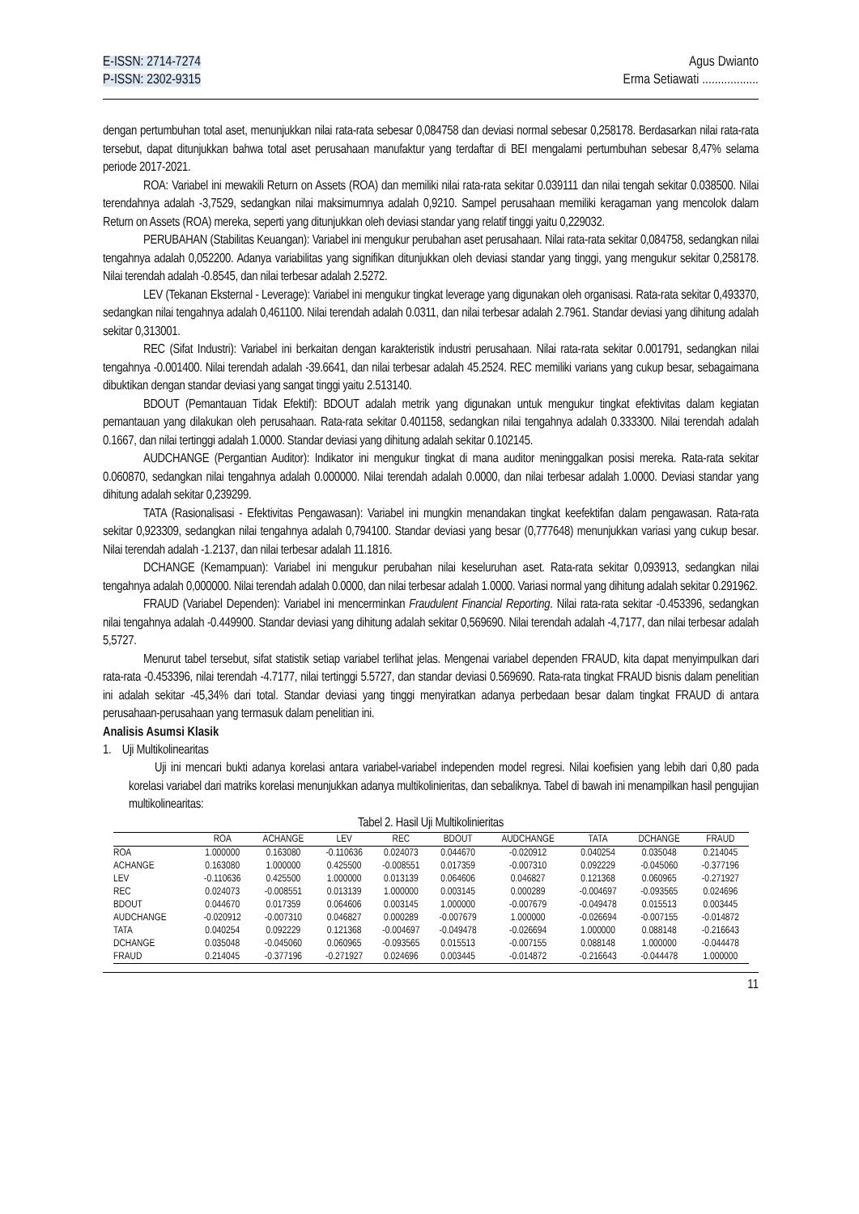E-ISSN: 2714-7274
P-ISSN: 2302-9315
Agus Dwianto
Erma Setiawati ..................
dengan pertumbuhan total aset, menunjukkan nilai rata-rata sebesar 0,084758 dan deviasi normal sebesar 0,258178. Berdasarkan nilai rata-rata tersebut, dapat ditunjukkan bahwa total aset perusahaan manufaktur yang terdaftar di BEI mengalami pertumbuhan sebesar 8,47% selama periode 2017-2021.
ROA: Variabel ini mewakili Return on Assets (ROA) dan memiliki nilai rata-rata sekitar 0.039111 dan nilai tengah sekitar 0.038500. Nilai terendahnya adalah -3,7529, sedangkan nilai maksimumnya adalah 0,9210. Sampel perusahaan memiliki keragaman yang mencolok dalam Return on Assets (ROA) mereka, seperti yang ditunjukkan oleh deviasi standar yang relatif tinggi yaitu 0,229032.
PERUBAHAN (Stabilitas Keuangan): Variabel ini mengukur perubahan aset perusahaan. Nilai rata-rata sekitar 0,084758, sedangkan nilai tengahnya adalah 0,052200. Adanya variabilitas yang signifikan ditunjukkan oleh deviasi standar yang tinggi, yang mengukur sekitar 0,258178. Nilai terendah adalah -0.8545, dan nilai terbesar adalah 2.5272.
LEV (Tekanan Eksternal - Leverage): Variabel ini mengukur tingkat leverage yang digunakan oleh organisasi. Rata-rata sekitar 0,493370, sedangkan nilai tengahnya adalah 0,461100. Nilai terendah adalah 0.0311, dan nilai terbesar adalah 2.7961. Standar deviasi yang dihitung adalah sekitar 0,313001.
REC (Sifat Industri): Variabel ini berkaitan dengan karakteristik industri perusahaan. Nilai rata-rata sekitar 0.001791, sedangkan nilai tengahnya -0.001400. Nilai terendah adalah -39.6641, dan nilai terbesar adalah 45.2524. REC memiliki varians yang cukup besar, sebagaimana dibuktikan dengan standar deviasi yang sangat tinggi yaitu 2.513140.
BDOUT (Pemantauan Tidak Efektif): BDOUT adalah metrik yang digunakan untuk mengukur tingkat efektivitas dalam kegiatan pemantauan yang dilakukan oleh perusahaan. Rata-rata sekitar 0.401158, sedangkan nilai tengahnya adalah 0.333300. Nilai terendah adalah 0.1667, dan nilai tertinggi adalah 1.0000. Standar deviasi yang dihitung adalah sekitar 0.102145.
AUDCHANGE (Pergantian Auditor): Indikator ini mengukur tingkat di mana auditor meninggalkan posisi mereka. Rata-rata sekitar 0.060870, sedangkan nilai tengahnya adalah 0.000000. Nilai terendah adalah 0.0000, dan nilai terbesar adalah 1.0000. Deviasi standar yang dihitung adalah sekitar 0,239299.
TATA (Rasionalisasi - Efektivitas Pengawasan): Variabel ini mungkin menandakan tingkat keefektifan dalam pengawasan. Rata-rata sekitar 0,923309, sedangkan nilai tengahnya adalah 0,794100. Standar deviasi yang besar (0,777648) menunjukkan variasi yang cukup besar. Nilai terendah adalah -1.2137, dan nilai terbesar adalah 11.1816.
DCHANGE (Kemampuan): Variabel ini mengukur perubahan nilai keseluruhan aset. Rata-rata sekitar 0,093913, sedangkan nilai tengahnya adalah 0,000000. Nilai terendah adalah 0.0000, dan nilai terbesar adalah 1.0000. Variasi normal yang dihitung adalah sekitar 0.291962.
FRAUD (Variabel Dependen): Variabel ini mencerminkan Fraudulent Financial Reporting. Nilai rata-rata sekitar -0.453396, sedangkan nilai tengahnya adalah -0.449900. Standar deviasi yang dihitung adalah sekitar 0,569690. Nilai terendah adalah -4,7177, dan nilai terbesar adalah 5,5727.
Menurut tabel tersebut, sifat statistik setiap variabel terlihat jelas. Mengenai variabel dependen FRAUD, kita dapat menyimpulkan dari rata-rata -0.453396, nilai terendah -4.7177, nilai tertinggi 5.5727, dan standar deviasi 0.569690. Rata-rata tingkat FRAUD bisnis dalam penelitian ini adalah sekitar -45,34% dari total. Standar deviasi yang tinggi menyiratkan adanya perbedaan besar dalam tingkat FRAUD di antara perusahaan-perusahaan yang termasuk dalam penelitian ini.
Analisis Asumsi Klasik
1. Uji Multikolinearitas
Uji ini mencari bukti adanya korelasi antara variabel-variabel independen model regresi. Nilai koefisien yang lebih dari 0,80 pada korelasi variabel dari matriks korelasi menunjukkan adanya multikolinieritas, dan sebaliknya. Tabel di bawah ini menampilkan hasil pengujian multikolinearitas:
Tabel 2. Hasil Uji Multikolinieritas
| | ROA | ACHANGE | LEV | REC | BDOUT | AUDCHANGE | TATA | DCHANGE | FRAUD |
| --- | --- | --- | --- | --- | --- | --- | --- | --- | --- |
| ROA | 1.000000 | 0.163080 | -0.110636 | 0.024073 | 0.044670 | -0.020912 | 0.040254 | 0.035048 | 0.214045 |
| ACHANGE | 0.163080 | 1.000000 | 0.425500 | -0.008551 | 0.017359 | -0.007310 | 0.092229 | -0.045060 | -0.377196 |
| LEV | -0.110636 | 0.425500 | 1.000000 | 0.013139 | 0.064606 | 0.046827 | 0.121368 | 0.060965 | -0.271927 |
| REC | 0.024073 | -0.008551 | 0.013139 | 1.000000 | 0.003145 | 0.000289 | -0.004697 | -0.093565 | 0.024696 |
| BDOUT | 0.044670 | 0.017359 | 0.064606 | 0.003145 | 1.000000 | -0.007679 | -0.049478 | 0.015513 | 0.003445 |
| AUDCHANGE | -0.020912 | -0.007310 | 0.046827 | 0.000289 | -0.007679 | 1.000000 | -0.026694 | -0.007155 | -0.014872 |
| TATA | 0.040254 | 0.092229 | 0.121368 | -0.004697 | -0.049478 | -0.026694 | 1.000000 | 0.088148 | -0.216643 |
| DCHANGE | 0.035048 | -0.045060 | 0.060965 | -0.093565 | 0.015513 | -0.007155 | 0.088148 | 1.000000 | -0.044478 |
| FRAUD | 0.214045 | -0.377196 | -0.271927 | 0.024696 | 0.003445 | -0.014872 | -0.216643 | -0.044478 | 1.000000 |
11